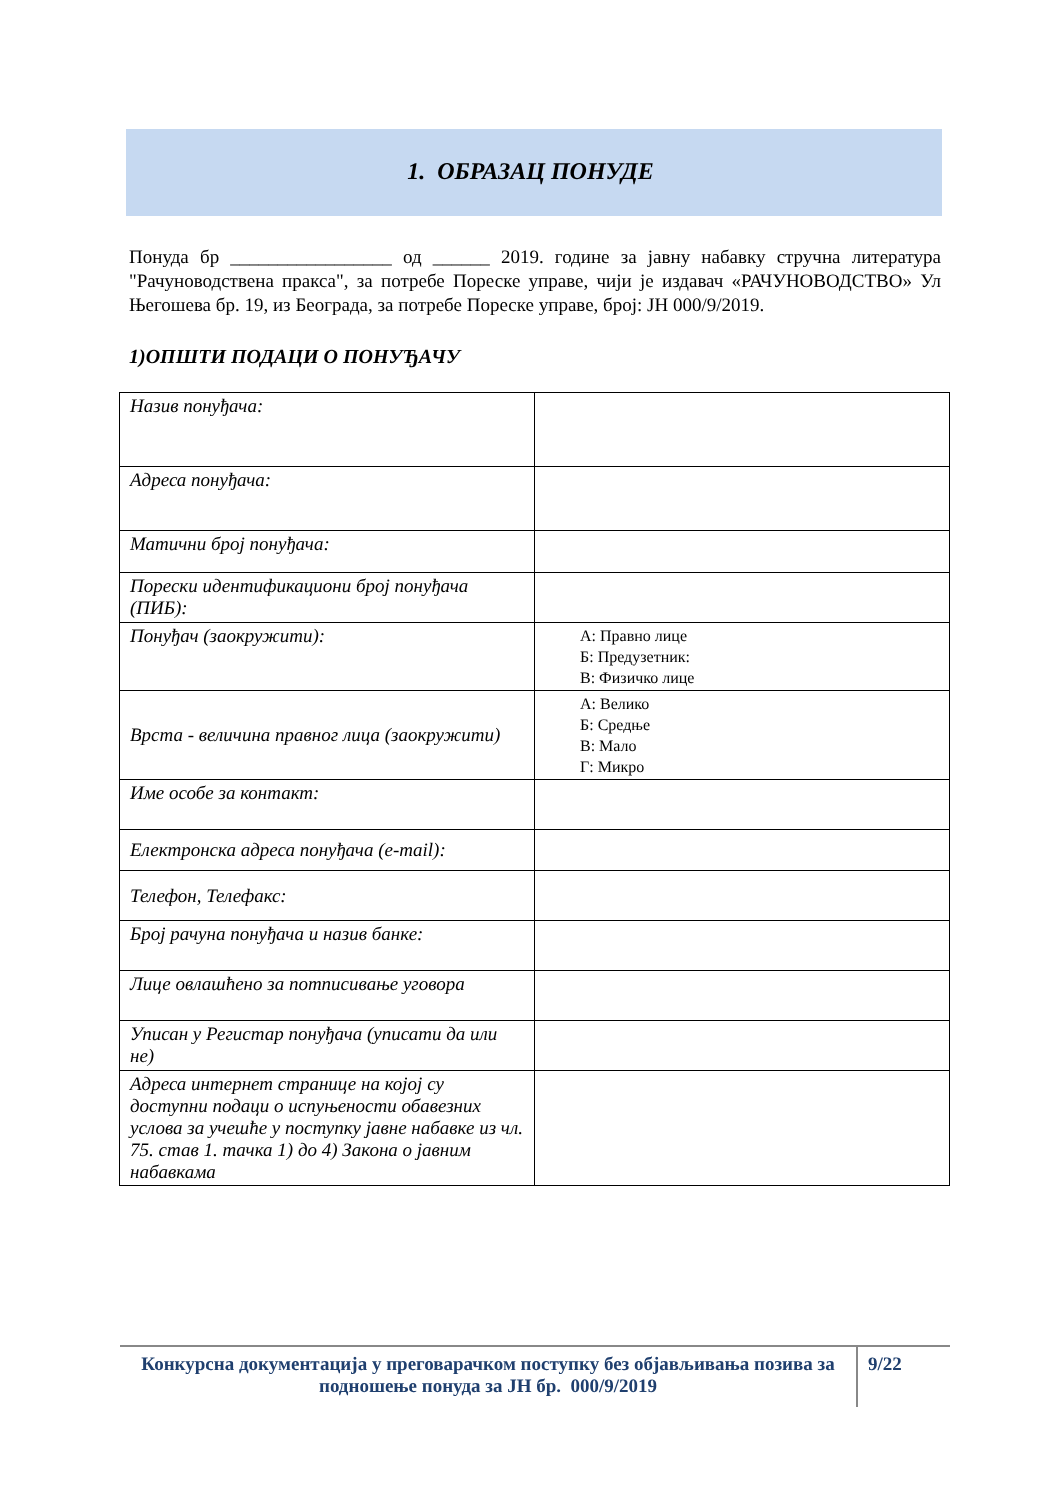1. ОБРАЗАЦ ПОНУДЕ
Понуда бр _________________ од ______ 2019. године за јавну набавку стручна литература "Рачуноводствена пракса", за потребе Пореске управе, чији је издавач «РАЧУНОВОДСТВО» Ул Његошева бр. 19, из Београда, за потребе Пореске управе, број: ЈН 000/9/2019.
1)ОПШТИ ПОДАЦИ О ПОНУЂАЧУ
| Назив понуђача: | |
| Адреса понуђача: | |
| Матични број понуђача: | |
| Порески идентификациони број понуђача (ПИБ): | |
| Понуђач (заокружити): | А: Правно лице Б: Предузетник: В: Физичко лице |
| Врста - величина правног лица (заокружити) | А: Велико Б: Средње В: Мало Г: Микро |
| Име особе за контакт: | |
| Електронска адреса понуђача (e-mail): | |
| Телефон, Телефакс: | |
| Број рачуна понуђача и назив банке: | |
| Лице овлашћено за потписивање уговора | |
| Уписан у Регистар понуђача (уписати да или не) | |
| Адреса интернет странице на којој су доступни подаци о испуњености обавезних услова за учешће у поступку јавне набавке из чл. 75. став 1. тачка 1) до 4) Закона о јавним набавкама | |
Конкурсна документација у преговарачком поступку без објављивања позива за подношење понуда за ЈН бр. 000/9/2019
9/22